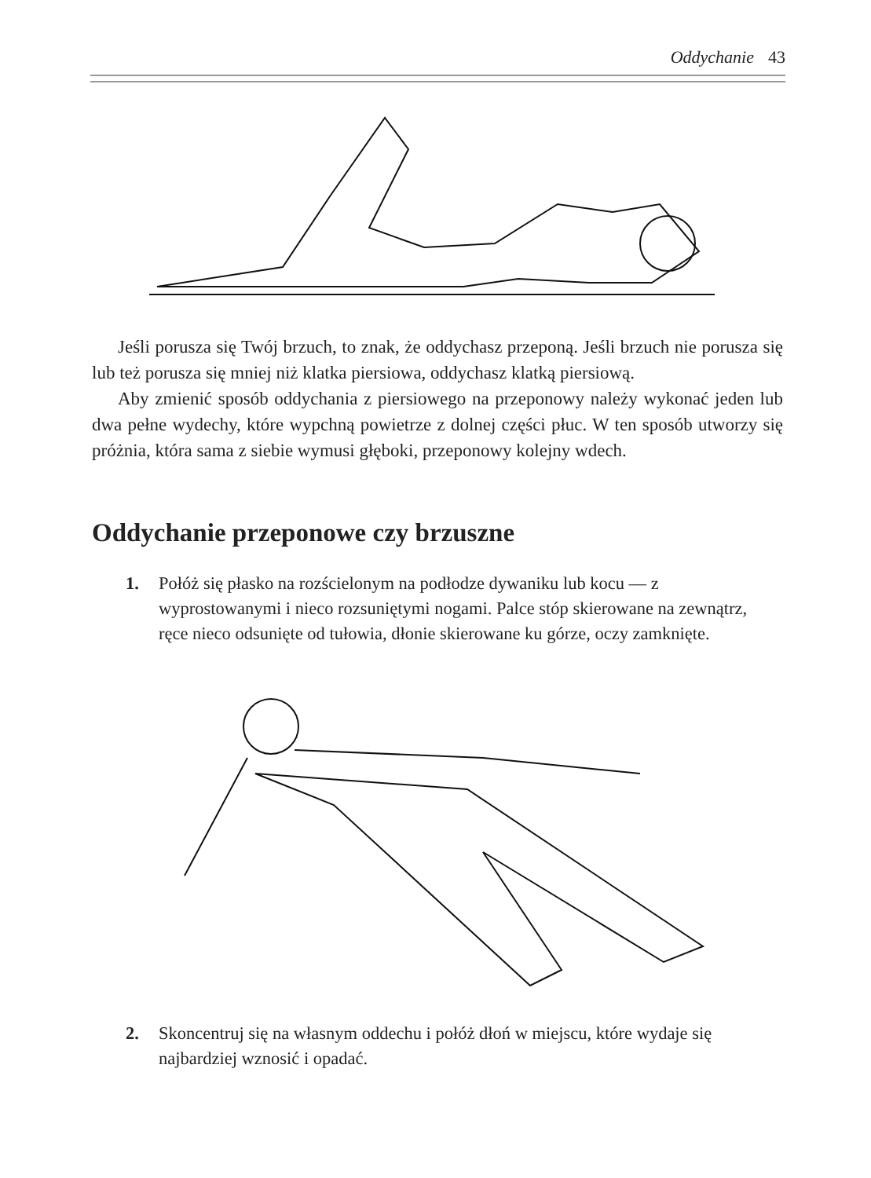Oddychanie 43
Jeśli porusza się Twój brzuch, to znak, że oddychasz przeponą. Jeśli brzuch nie porusza się lub też porusza się mniej niż klatka piersiowa, oddychasz klatką piersiową.
Aby zmienić sposób oddychania z piersiowego na przeponowy należy wykonać jeden lub dwa pełne wydechy, które wypchną powietrze z dolnej części płuc. W ten sposób utworzy się próżnia, która sama z siebie wymusi głęboki, przeponowy kolejny wdech.
Oddychanie przeponowe czy brzuszne
1. Połóż się płasko na rozścielonym na podłodze dywaniku lub kocu — z wyprostowanymi i nieco rozsuniętymi nogami. Palce stóp skierowane na zewnątrz, ręce nieco odsunięte od tułowia, dłonie skierowane ku górze, oczy zamknięte.
2. Skoncentruj się na własnym oddechu i połóż dłoń w miejscu, które wydaje się najbardziej wznosić i opadać.